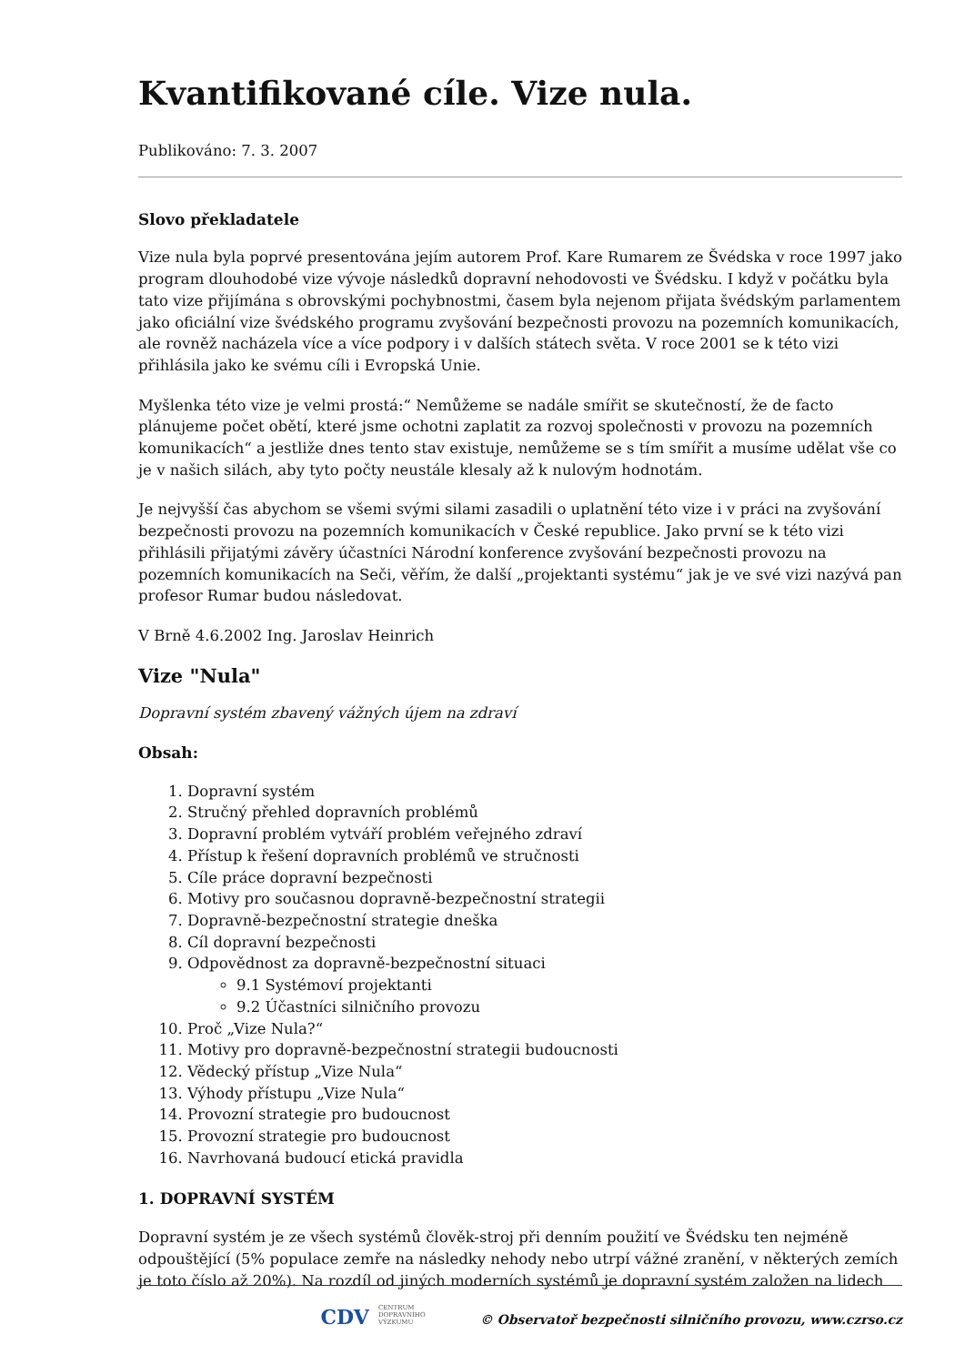Kvantifikované cíle. Vize nula.
Publikováno: 7. 3. 2007
Slovo překladatele
Vize nula byla poprvé presentována jejím autorem Prof. Kare Rumarem ze Švédska v roce 1997 jako program dlouhodobé vize vývoje následků dopravní nehodovosti ve Švédsku. I když v počátku byla tato vize přijímána s obrovskými pochybnostmi, časem byla nejenom přijata švédským parlamentem jako oficiální vize švédského programu zvyšování bezpečnosti provozu na pozemních komunikacích, ale rovněž nacházela více a více podpory i v dalších státech světa. V roce 2001 se k této vizi přihlásila jako ke svému cíli i Evropská Unie.
Myšlenka této vize je velmi prostá:“ Nemůžeme se nadále smířit se skutečností, že de facto plánujeme počet obětí, které jsme ochotni zaplatit za rozvoj společnosti v provozu na pozemních komunikacích“ a jestliže dnes tento stav existuje, nemůžeme se s tím smířit a musíme udělat vše co je v našich silách, aby tyto počty neustále klesaly až k nulovým hodnotám.
Je nejvyšší čas abychom se všemi svými silami zasadili o uplatnění této vize i v práci na zvyšování bezpečnosti provozu na pozemních komunikacích v České republice. Jako první se k této vizi přihlásili přijatými závěry účastníci Národní konference zvyšování bezpečnosti provozu na pozemních komunikacích na Seči, věřím, že další „projektanti systému“ jak je ve své vizi nazývá pan profesor Rumar budou následovat.
V Brně 4.6.2002 Ing. Jaroslav Heinrich
Vize "Nula"
Dopravní systém zbavený vážných újem na zdraví
Obsah:
1. Dopravní systém
2. Stručný přehled dopravních problémů
3. Dopravní problém vytváří problém veřejného zdraví
4. Přístup k řešení dopravních problémů ve stručnosti
5. Cíle práce dopravní bezpečnosti
6. Motivy pro současnou dopravně-bezpečnostní strategii
7. Dopravně-bezpečnostní strategie dneška
8. Cíl dopravní bezpečnosti
9. Odpovědnost za dopravně-bezpečnostní situaci
9.1 Systémoví projektanti
9.2 Účastníci silničního provozu
10. Proč „Vize Nula?“
11. Motivy pro dopravně-bezpečnostní strategii budoucnosti
12. Vědecký přístup „Vize Nula“
13. Výhody přístupu „Vize Nula“
14. Provozní strategie pro budoucnost
15. Provozní strategie pro budoucnost
16. Navrhovaná budoucí etická pravidla
1. DOPRAVNÍ SYSTÉM
Dopravní systém je ze všech systémů člověk-stroj při denním použití ve Švédsku ten nejméně odpouštějící (5% populace zemře na následky nehody nebo utrpí vážné zranění, v některých zemích je toto číslo až 20%). Na rozdíl od jiných moderních systémů je dopravní systém založen na lidech
CDV CENTRUM
DOPRAVNÍHO
VÝZKUMU © Observatoř bezpečnosti silničního provozu, www.czrso.cz